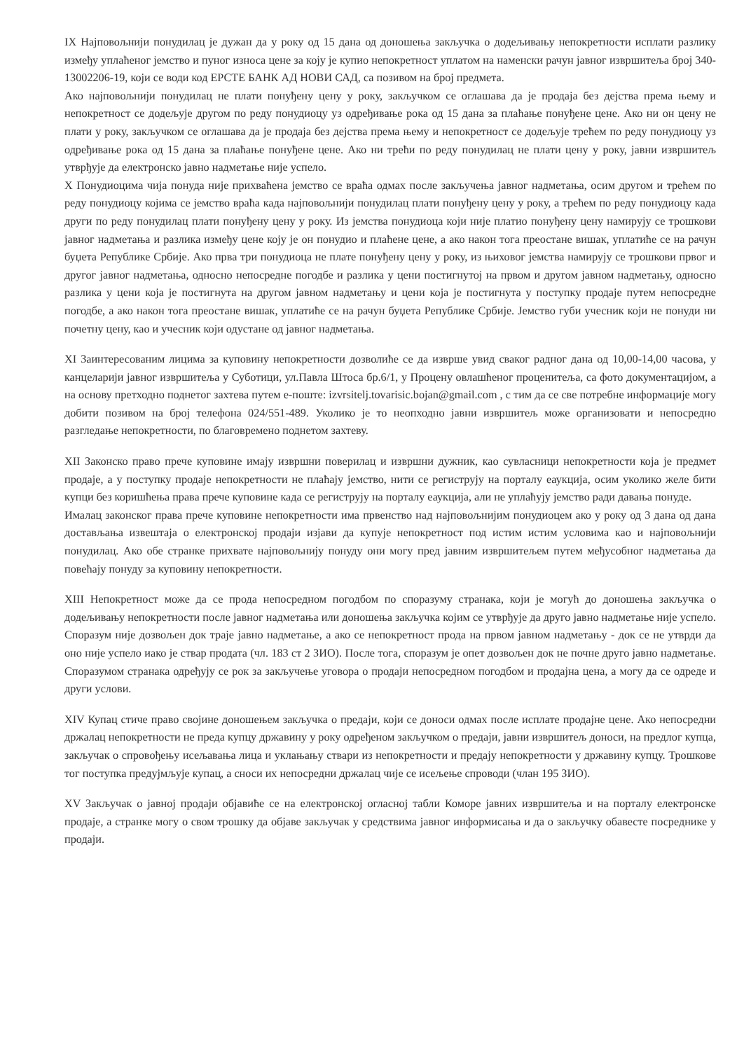IX Најповољнији понудилац је дужан да у року од 15 дана од доношења закључка о додељивању непокретности исплати разлику између уплаћеног јемство и пуног износа цене за коју је купио непокретност уплатом на наменски рачун јавног извршитеља број 340-13002206-19, који се води код ЕРСТЕ БАНК АД НОВИ САД, са позивом на број предмета.
Ако најповољнији понудилац не плати понуђену цену у року, закључком се оглашава да је продаја без дејства према њему и непокретност се додељује другом по реду понудиоцу уз одређивање рока од 15 дана за плаћање понуђене цене. Ако ни он цену не плати у року, закључком се оглашава да је продаја без дејства према њему и непокретност се додељује трећем по реду понудиоцу уз одређивање рока од 15 дана за плаћање понуђене цене. Ако ни трећи по реду понудилац не плати цену у року, јавни извршитељ утврђује да електронско јавно надметање није успело.
X Понудиоцима чија понуда није прихваћена јемство се враћа одмах после закључења јавног надметања, осим другом и трећем по реду понудиоцу којима се јемство враћа када најповољнији понудилац плати понуђену цену у року, а трећем по реду понудиоцу када други по реду понудилац плати понуђену цену у року. Из јемства понудиоца који није платио понуђену цену намирују се трошкови јавног надметања и разлика између цене коју је он понудио и плаћене цене, а ако након тога преостане вишак, уплатиће се на рачун буџета Републике Србије. Ако прва три понудиоца не плате понуђену цену у року, из њиховог јемства намирују се трошкови првог и другог јавног надметања, односно непосредне погодбе и разлика у цени постигнутој на првом и другом јавном надметању, односно разлика у цени која је постигнута на другом јавном надметању и цени која је постигнута у поступку продаје путем непосредне погодбе, а ако након тога преостане вишак, уплатиће се на рачун буџета Републике Србије. Јемство губи учесник који не понуди ни почетну цену, као и учесник који одустане од јавног надметања.
XI Заинтересованим лицима за куповину непокретности дозволиће се да изврше увид сваког радног дана од 10,00-14,00 часова, у канцеларији јавног извршитеља у Суботици, ул.Павла Штоса бр.6/1, у Процену овлашћеног проценитеља, са фото документацијом, а на основу претходно поднетог захтева путем е-поште: izvrsitelj.tovarisic.bojan@gmail.com , с тим да се све потребне информације могу добити позивом на број телефона 024/551-489. Уколико је то неопходно јавни извршитељ може организовати и непосредно разгледање непокретности, по благовремено поднетом захтеву.
XII Законско право прече куповине имају извршни поверилац и извршни дужник, као сувласници непокретности која је предмет продаје, а у поступку продаје непокретности не плаћају јемство, нити се региструју на порталу еаукција, осим уколико желе бити купци без коришћења права прече куповине када се региструју на порталу еаукција, али не уплаћују јемство ради давања понуде.
Ималац законског права прече куповине непокретности има првенство над најповољнијим понудиоцем ако у року од 3 дана од дана достављања извештаја о електронској продаји изјави да купује непокретност под истим истим условима као и најповољнији понудилац. Ако обе странке прихвате најповољнију понуду они могу пред јавним извршитељем путем међусобног надметања да повећају понуду за куповину непокретности.
XIII Непокретност може да се прода непосредном погодбом по споразуму странака, који је могућ до доношења закључка о додељивању непокретности после јавног надметања или доношења закључка којим се утврђује да друго јавно надметање није успело. Споразум није дозвољен док траје јавно надметање, а ако се непокретност прода на првом јавном надметању - док се не утврди да оно није успело иако је ствар продата (чл. 183 ст 2 ЗИО). После тога, споразум је опет дозвољен док не почне друго јавно надметање. Споразумом странака одређују се рок за закључење уговора о продаји непосредном погодбом и продајна цена, а могу да се одреде и други услови.
XIV Купац стиче право својине доношењем закључка о предаји, који се доноси одмах после исплате продајне цене. Ако непосредни држалац непокретности не преда купцу државину у року одређеном закључком о предаји, јавни извршитељ доноси, на предлог купца, закључак о спровођењу исељавања лица и уклањању ствари из непокретности и предају непокретности у државину купцу. Трошкове тог поступка предујмљује купац, а сноси их непосредни држалац чије се исељење спроводи (члан 195 ЗИО).
XV Закључак о јавној продаји објавиће се на електронској огласној табли Коморе јавних извршитеља и на порталу електронске продаје, а странке могу о свом трошку да објаве закључак у средствима јавног информисања и да о закључку обавесте посреднике у продаји.